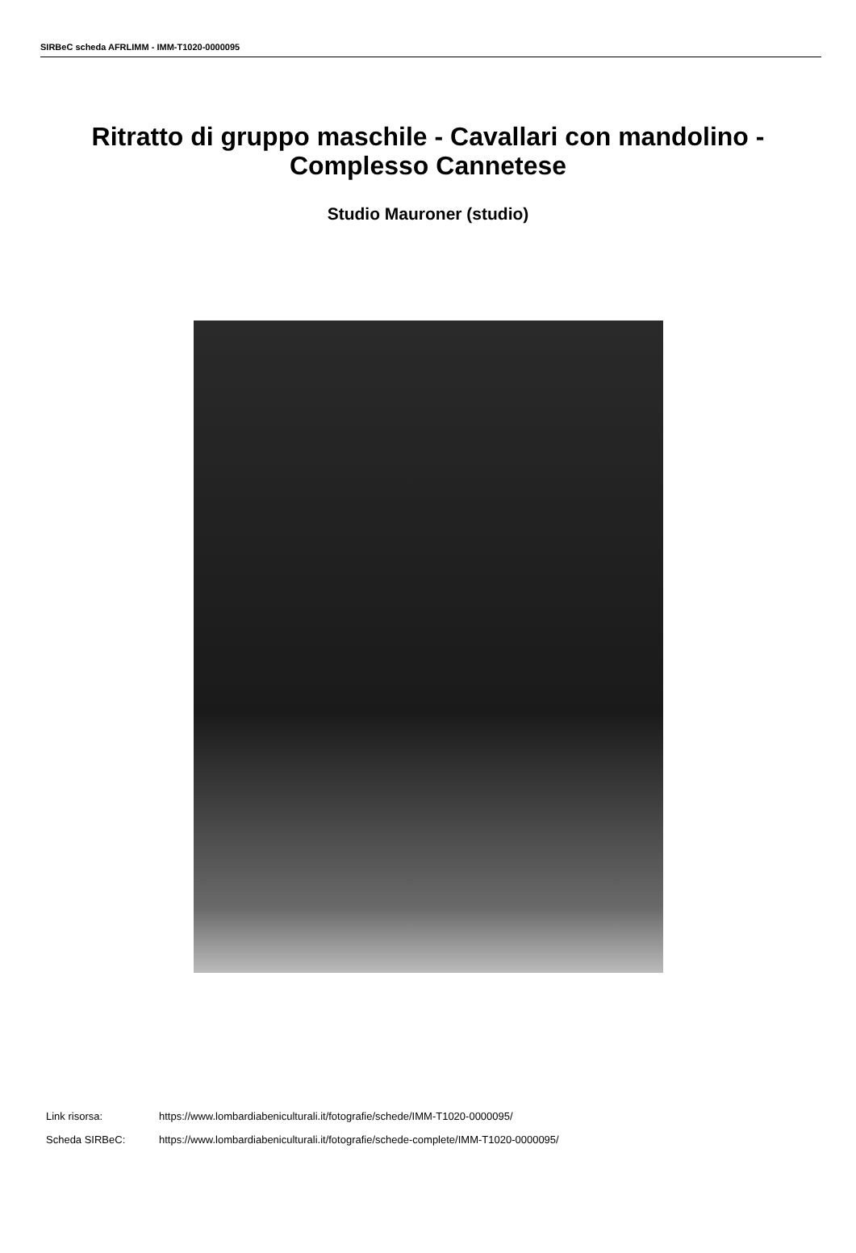SIRBeC scheda AFRLIMM - IMM-T1020-0000095
Ritratto di gruppo maschile - Cavallari con mandolino - Complesso Cannetese
Studio Mauroner (studio)
Link risorsa: https://www.lombardiabeniculturali.it/fotografie/schede/IMM-T1020-0000095/
Scheda SIRBeC: https://www.lombardiabeniculturali.it/fotografie/schede-complete/IMM-T1020-0000095/